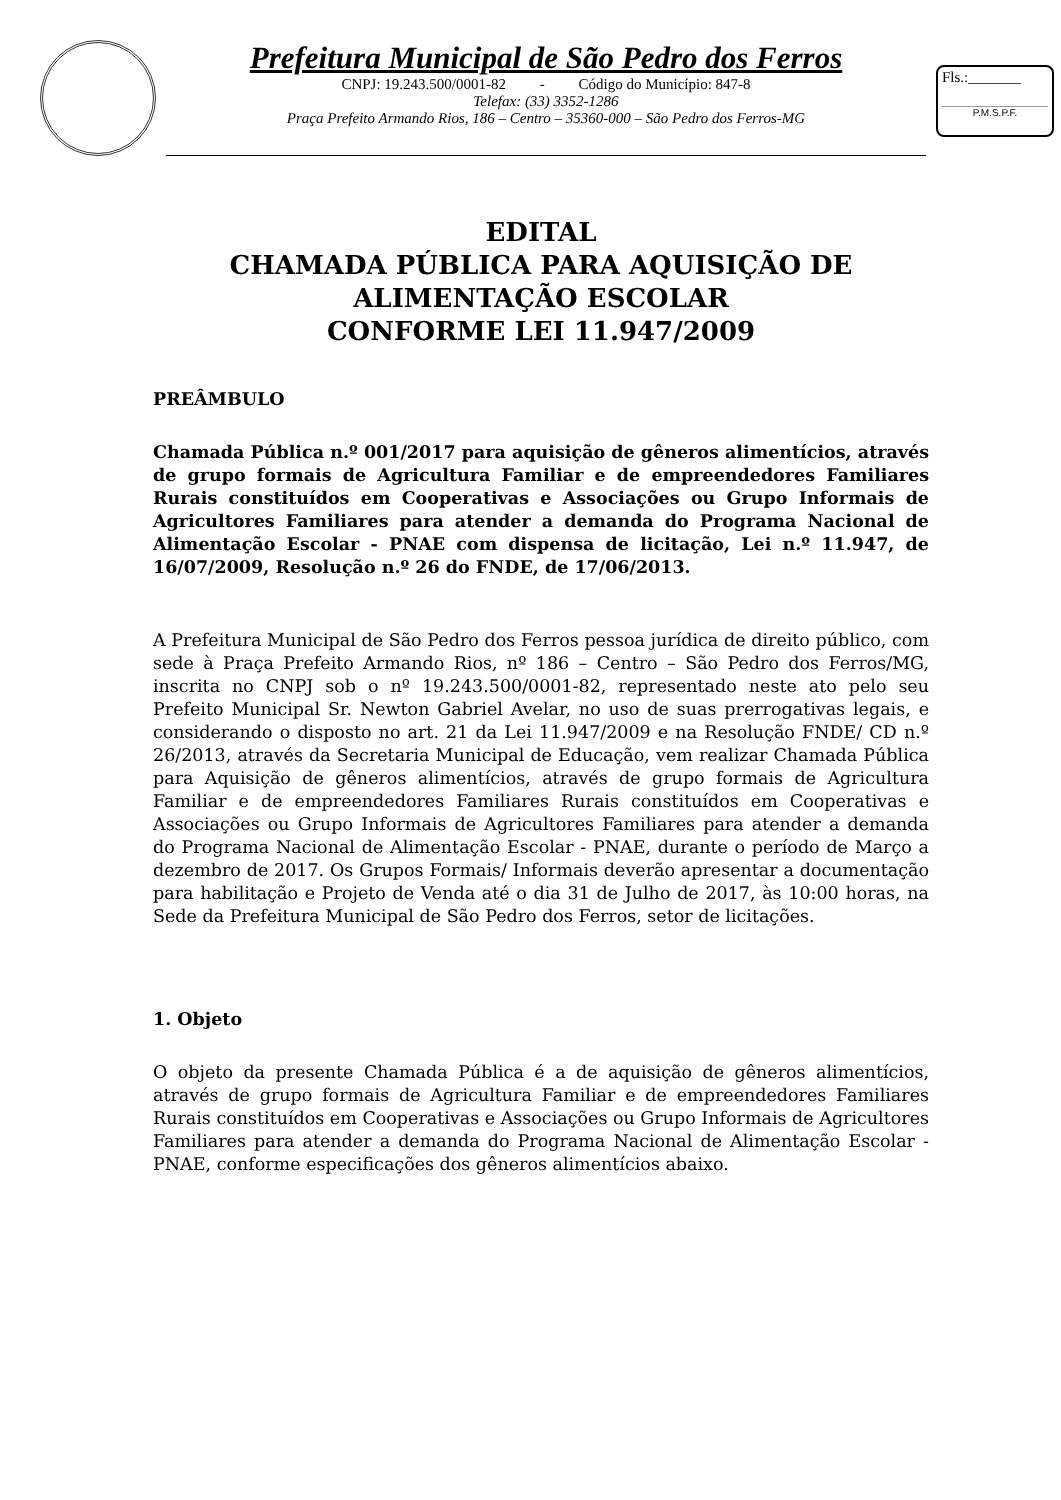Prefeitura Municipal de São Pedro dos Ferros
CNPJ: 19.243.500/0001-82 - Código do Município: 847-8
Telefax: (33) 3352-1286
Praça Prefeito Armando Rios, 186 – Centro – 35360-000 – São Pedro dos Ferros-MG
Fls.:_______
P.M.S.P.F.
EDITAL
CHAMADA PÚBLICA PARA AQUISIÇÃO DE
ALIMENTAÇÃO ESCOLAR
CONFORME LEI 11.947/2009
PREÂMBULO
Chamada Pública n.º 001/2017 para aquisição de gêneros alimentícios, através de grupo formais de Agricultura Familiar e de empreendedores Familiares Rurais constituídos em Cooperativas e Associações ou Grupo Informais de Agricultores Familiares para atender a demanda do Programa Nacional de Alimentação Escolar - PNAE com dispensa de licitação, Lei n.º 11.947, de 16/07/2009, Resolução n.º 26 do FNDE, de 17/06/2013.
A Prefeitura Municipal de São Pedro dos Ferros pessoa jurídica de direito público, com sede à Praça Prefeito Armando Rios, nº 186 – Centro – São Pedro dos Ferros/MG, inscrita no CNPJ sob o nº 19.243.500/0001-82, representado neste ato pelo seu Prefeito Municipal Sr. Newton Gabriel Avelar, no uso de suas prerrogativas legais, e considerando o disposto no art. 21 da Lei 11.947/2009 e na Resolução FNDE/ CD n.º 26/2013, através da Secretaria Municipal de Educação, vem realizar Chamada Pública para Aquisição de gêneros alimentícios, através de grupo formais de Agricultura Familiar e de empreendedores Familiares Rurais constituídos em Cooperativas e Associações ou Grupo Informais de Agricultores Familiares para atender a demanda do Programa Nacional de Alimentação Escolar - PNAE, durante o período de Março a dezembro de 2017. Os Grupos Formais/ Informais deverão apresentar a documentação para habilitação e Projeto de Venda até o dia 31 de Julho de 2017, às 10:00 horas, na Sede da Prefeitura Municipal de São Pedro dos Ferros, setor de licitações.
1. Objeto
O objeto da presente Chamada Pública é a de aquisição de gêneros alimentícios, através de grupo formais de Agricultura Familiar e de empreendedores Familiares Rurais constituídos em Cooperativas e Associações ou Grupo Informais de Agricultores Familiares para atender a demanda do Programa Nacional de Alimentação Escolar - PNAE, conforme especificações dos gêneros alimentícios abaixo.